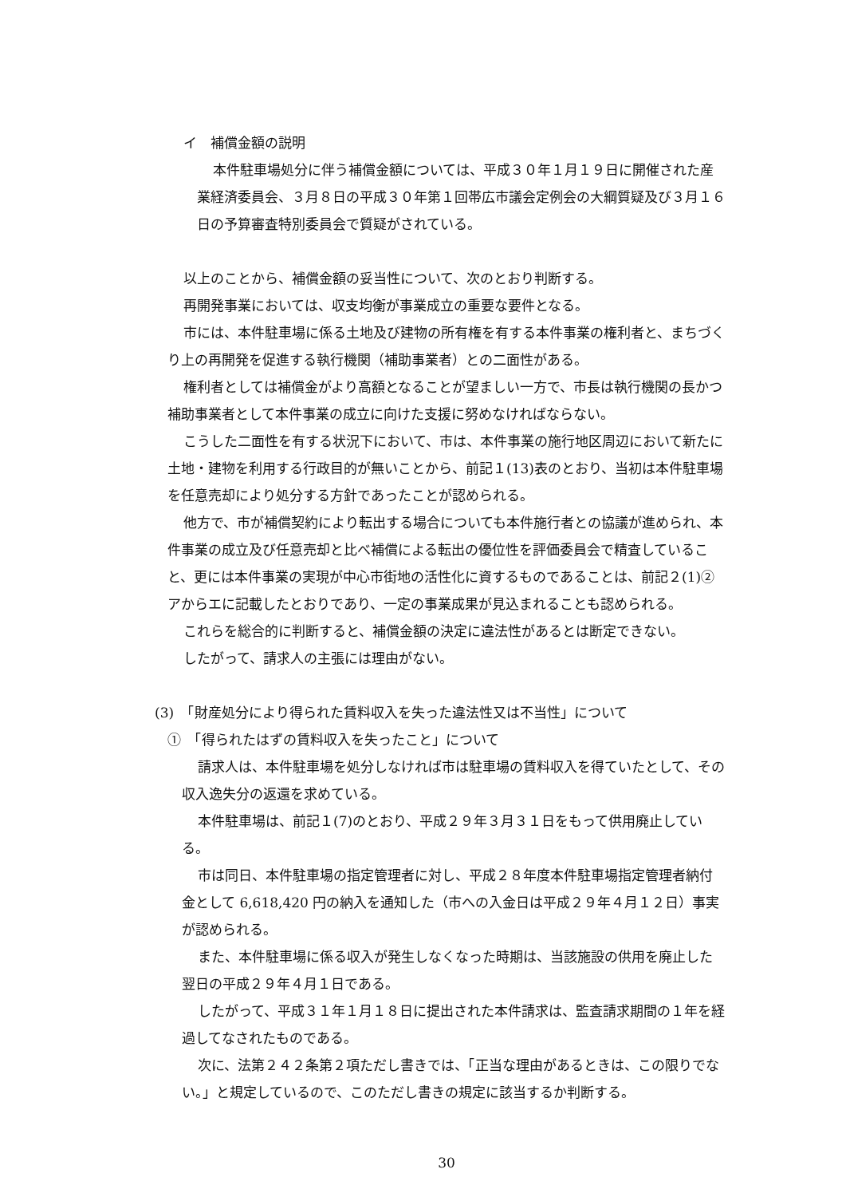イ　補償金額の説明
本件駐車場処分に伴う補償金額については、平成３０年１月１９日に開催された産業経済委員会、３月８日の平成３０年第１回帯広市議会定例会の大綱質疑及び３月１６日の予算審査特別委員会で質疑がされている。
以上のことから、補償金額の妥当性について、次のとおり判断する。
再開発事業においては、収支均衡が事業成立の重要な要件となる。
市には、本件駐車場に係る土地及び建物の所有権を有する本件事業の権利者と、まちづくり上の再開発を促進する執行機関（補助事業者）との二面性がある。
権利者としては補償金がより高額となることが望ましい一方で、市長は執行機関の長かつ補助事業者として本件事業の成立に向けた支援に努めなければならない。
こうした二面性を有する状況下において、市は、本件事業の施行地区周辺において新たに土地・建物を利用する行政目的が無いことから、前記１(13)表のとおり、当初は本件駐車場を任意売却により処分する方針であったことが認められる。
他方で、市が補償契約により転出する場合についても本件施行者との協議が進められ、本件事業の成立及び任意売却と比べ補償による転出の優位性を評価委員会で精査していること、更には本件事業の実現が中心市街地の活性化に資するものであることは、前記２(1)②アからエに記載したとおりであり、一定の事業成果が見込まれることも認められる。
これらを総合的に判断すると、補償金額の決定に違法性があるとは断定できない。
したがって、請求人の主張には理由がない。
(3)　「財産処分により得られた賃料収入を失った違法性又は不当性」について
①　「得られたはずの賃料収入を失ったこと」について
請求人は、本件駐車場を処分しなければ市は駐車場の賃料収入を得ていたとして、その収入逸失分の返還を求めている。
本件駐車場は、前記１(7)のとおり、平成２９年３月３１日をもって供用廃止している。
市は同日、本件駐車場の指定管理者に対し、平成２８年度本件駐車場指定管理者納付金として 6,618,420 円の納入を通知した（市への入金日は平成２９年４月１２日）事実が認められる。
また、本件駐車場に係る収入が発生しなくなった時期は、当該施設の供用を廃止した翌日の平成２９年４月１日である。
したがって、平成３１年１月１８日に提出された本件請求は、監査請求期間の１年を経過してなされたものである。
次に、法第２４２条第２項ただし書きでは、「正当な理由があるときは、この限りでない。」と規定しているので、このただし書きの規定に該当するか判断する。
30